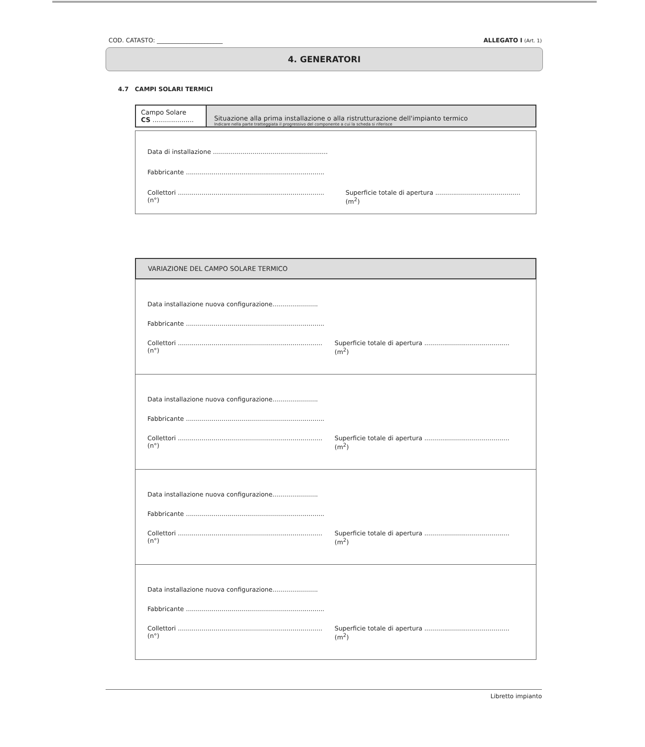COD. CATASTO: ______________________ ALLEGATO I (Art. 1)
4. GENERATORI
4.7 CAMPI SOLARI TERMICI
Campo Solare
CS ....................
Situazione alla prima installazione o alla ristrutturazione dell'impianto termico
Indicare nella parte tratteggiata il progressivo del componente a cui la scheda si riferisce
Data di installazione ..........................................................
Fabbricante ......................................................................
Collettori .......................................................................... (n°) Superficie totale di apertura ........................................... (m<sup>2</sup>)
VARIAZIONE DEL CAMPO SOLARE TERMICO
Data installazione nuova configurazione.......................
Fabbricante ......................................................................
Collettori ......................................................................... (n°) Superficie totale di apertura ........................................... (m<sup>2</sup>)
Data installazione nuova configurazione.......................
Fabbricante ......................................................................
Collettori ......................................................................... (n°) Superficie totale di apertura ........................................... (m<sup>2</sup>)
Data installazione nuova configurazione.......................
Fabbricante ......................................................................
Collettori ......................................................................... (n°) Superficie totale di apertura ........................................... (m<sup>2</sup>)
Data installazione nuova configurazione.......................
Fabbricante ......................................................................
Collettori ......................................................................... (n°) Superficie totale di apertura ........................................... (m<sup>2</sup>)
Libretto impianto